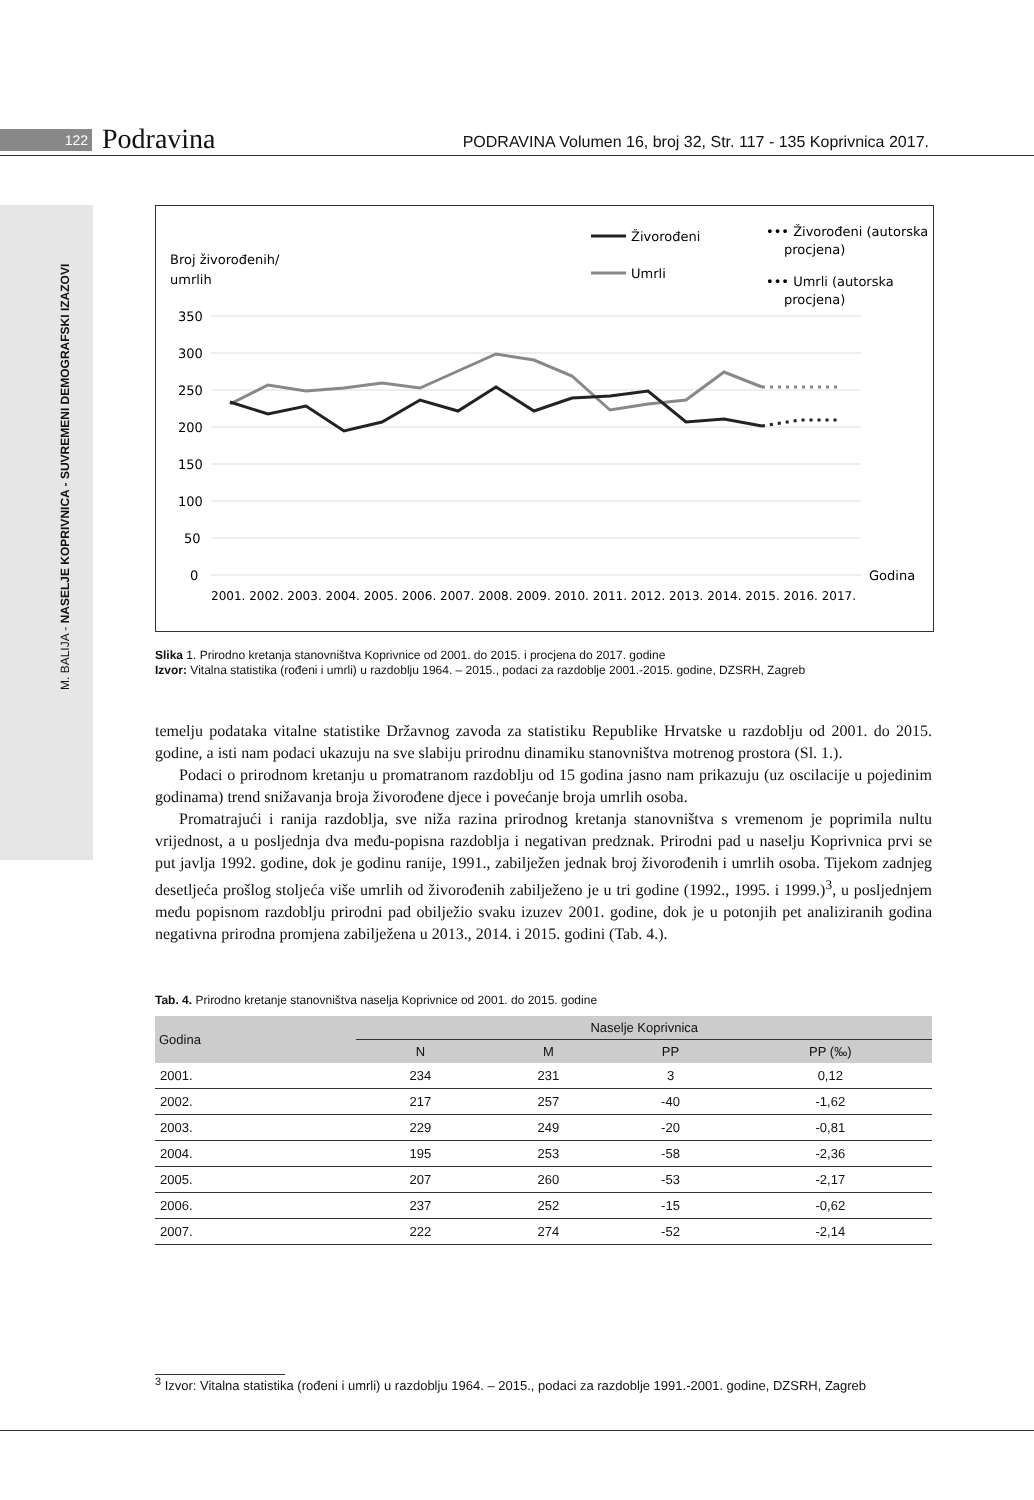122 Podravina PODRAVINA Volumen 16, broj 32, Str. 117 - 135 Koprivnica 2017.
M. BALIJA - NASELJE KOPRIVNICA - SUVREMENI DEMOGRAFSKI IZAZOVI
Broj živorođenih/
umrlih
Živorođeni
Umrli
••• Živorođeni (autorska
procjena)
••• Umrli (autorska
procjena)
350
300
250
200
150
100
50
0
Godina
2001. 2002. 2003. 2004. 2005. 2006. 2007. 2008. 2009. 2010. 2011. 2012. 2013. 2014. 2015. 2016. 2017.
Slika 1. Prirodno kretanja stanovništva Koprivnice od 2001. do 2015. i procjena do 2017. godine
Izvor: Vitalna statistika (rođeni i umrli) u razdoblju 1964. – 2015., podaci za razdoblje 2001.-2015. godine, DZSRH, Zagreb
temelju podataka vitalne statistike Državnog zavoda za statistiku Republike Hrvatske u razdoblju od 2001. do 2015. godine, a isti nam podaci ukazuju na sve slabiju prirodnu dinamiku stanovništva motrenog prostora (Sl. 1.).
Podaci o prirodnom kretanju u promatranom razdoblju od 15 godina jasno nam prikazuju (uz oscilacije u pojedinim godinama) trend snižavanja broja živorođene djece i povećanje broja umrlih osoba.
Promatrajući i ranija razdoblja, sve niža razina prirodnog kretanja stanovništva s vremenom je poprimila nultu vrijednost, a u posljednja dva među-popisna razdoblja i negativan predznak. Prirodni pad u naselju Koprivnica prvi se put javlja 1992. godine, dok je godinu ranije, 1991., zabilježen jednak broj živorođenih i umrlih osoba. Tijekom zadnjeg desetljeća prošlog stoljeća više umrlih od živorođenih zabilježeno je u tri godine (1992., 1995. i 1999.)<sup>3</sup>, u posljednjem među popisnom razdoblju prirodni pad obilježio svaku izuzev 2001. godine, dok je u potonjih pet analiziranih godina negativna prirodna promjena zabilježena u 2013., 2014. i 2015. godini (Tab. 4.).
Tab. 4. Prirodno kretanje stanovništva naselja Koprivnice od 2001. do 2015. godine
| Godina | Naselje Koprivnica | | | |
| --- | --- | --- | --- | --- |
| | N | M | PP | PP (‰) |
| 2001. | 234 | 231 | 3 | 0,12 |
| 2002. | 217 | 257 | -40 | -1,62 |
| 2003. | 229 | 249 | -20 | -0,81 |
| 2004. | 195 | 253 | -58 | -2,36 |
| 2005. | 207 | 260 | -53 | -2,17 |
| 2006. | 237 | 252 | -15 | -0,62 |
| 2007. | 222 | 274 | -52 | -2,14 |
<sup>3</sup> Izvor: Vitalna statistika (rođeni i umrli) u razdoblju 1964. – 2015., podaci za razdoblje 1991.-2001. godine, DZSRH, Zagreb